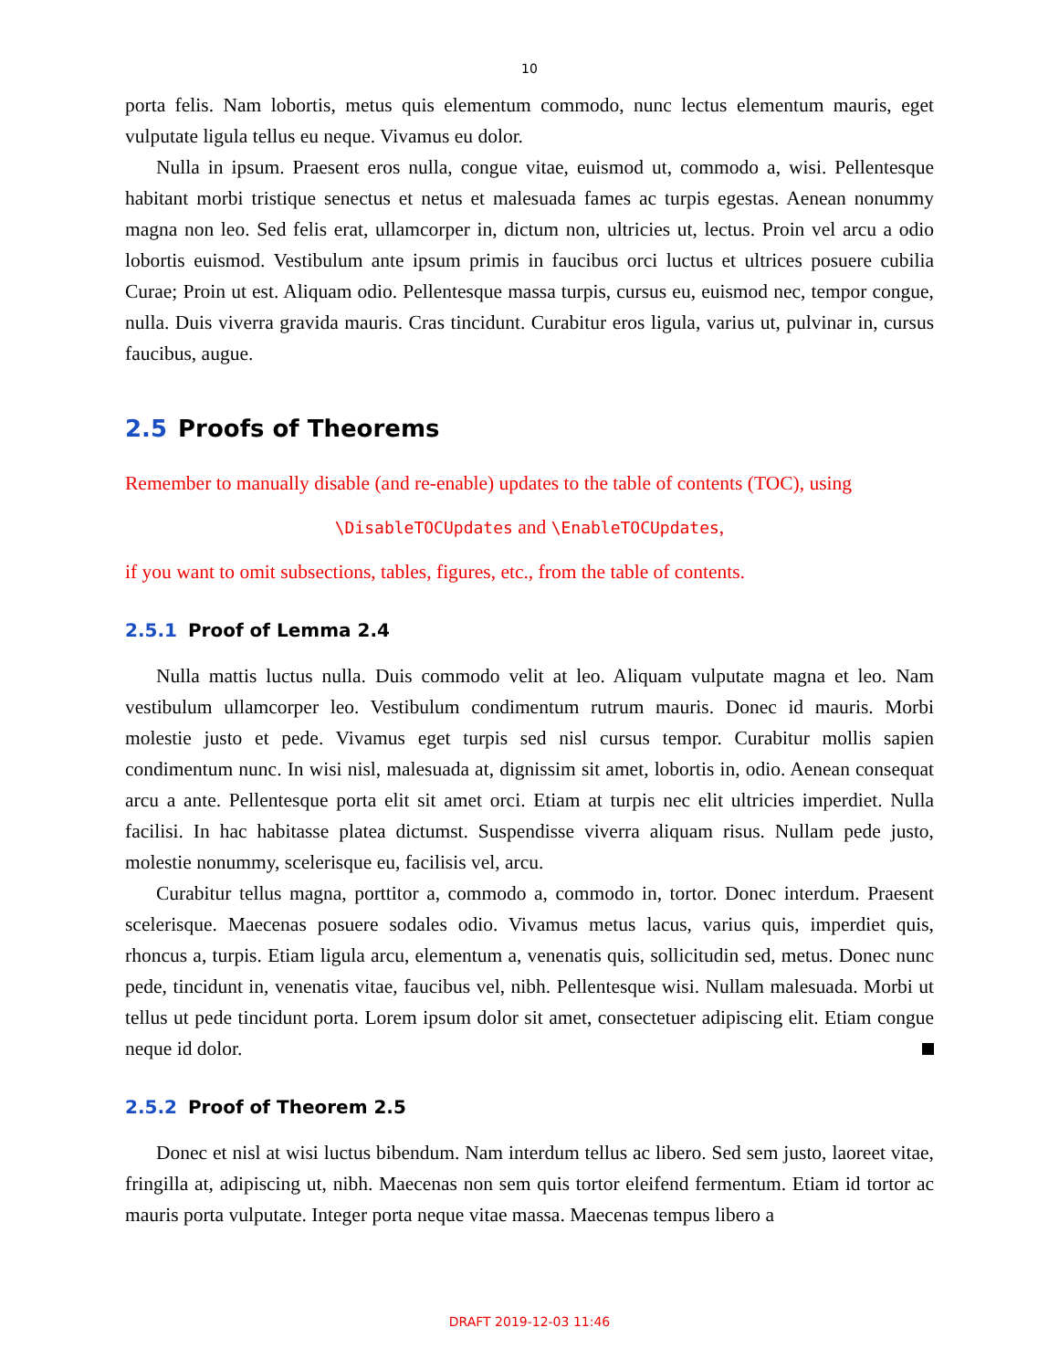10
porta felis. Nam lobortis, metus quis elementum commodo, nunc lectus elementum mauris, eget vulputate ligula tellus eu neque. Vivamus eu dolor.
Nulla in ipsum. Praesent eros nulla, congue vitae, euismod ut, commodo a, wisi. Pellentesque habitant morbi tristique senectus et netus et malesuada fames ac turpis egestas. Aenean nonummy magna non leo. Sed felis erat, ullamcorper in, dictum non, ultricies ut, lectus. Proin vel arcu a odio lobortis euismod. Vestibulum ante ipsum primis in faucibus orci luctus et ultrices posuere cubilia Curae; Proin ut est. Aliquam odio. Pellentesque massa turpis, cursus eu, euismod nec, tempor congue, nulla. Duis viverra gravida mauris. Cras tincidunt. Curabitur eros ligula, varius ut, pulvinar in, cursus faucibus, augue.
2.5 Proofs of Theorems
Remember to manually disable (and re-enable) updates to the table of contents (TOC), using
\DisableTOCUpdates and \EnableTOCUpdates,
if you want to omit subsections, tables, figures, etc., from the table of contents.
2.5.1 Proof of Lemma 2.4
Nulla mattis luctus nulla. Duis commodo velit at leo. Aliquam vulputate magna et leo. Nam vestibulum ullamcorper leo. Vestibulum condimentum rutrum mauris. Donec id mauris. Morbi molestie justo et pede. Vivamus eget turpis sed nisl cursus tempor. Curabitur mollis sapien condimentum nunc. In wisi nisl, malesuada at, dignissim sit amet, lobortis in, odio. Aenean consequat arcu a ante. Pellentesque porta elit sit amet orci. Etiam at turpis nec elit ultricies imperdiet. Nulla facilisi. In hac habitasse platea dictumst. Suspendisse viverra aliquam risus. Nullam pede justo, molestie nonummy, scelerisque eu, facilisis vel, arcu.
Curabitur tellus magna, porttitor a, commodo a, commodo in, tortor. Donec interdum. Praesent scelerisque. Maecenas posuere sodales odio. Vivamus metus lacus, varius quis, imperdiet quis, rhoncus a, turpis. Etiam ligula arcu, elementum a, venenatis quis, sollicitudin sed, metus. Donec nunc pede, tincidunt in, venenatis vitae, faucibus vel, nibh. Pellentesque wisi. Nullam malesuada. Morbi ut tellus ut pede tincidunt porta. Lorem ipsum dolor sit amet, consectetuer adipiscing elit. Etiam congue neque id dolor.
2.5.2 Proof of Theorem 2.5
Donec et nisl at wisi luctus bibendum. Nam interdum tellus ac libero. Sed sem justo, laoreet vitae, fringilla at, adipiscing ut, nibh. Maecenas non sem quis tortor eleifend fermentum. Etiam id tortor ac mauris porta vulputate. Integer porta neque vitae massa. Maecenas tempus libero a
DRAFT 2019-12-03 11:46